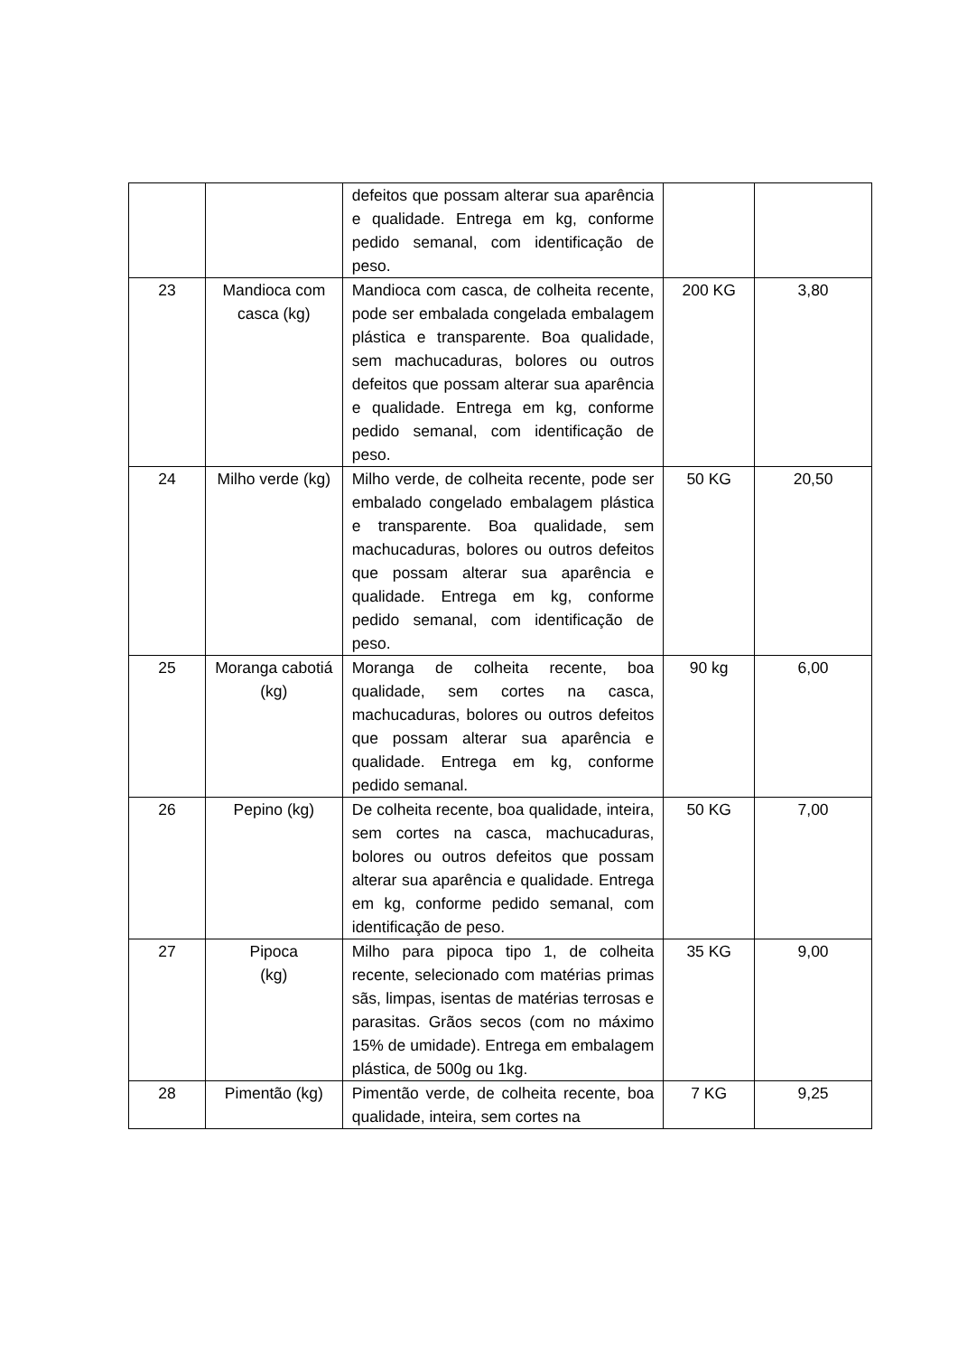| | | defeitos que possam alterar sua aparência e qualidade. Entrega em kg, conforme pedido semanal, com identificação de peso. | | |
| 23 | Mandioca com casca (kg) | Mandioca com casca, de colheita recente, pode ser embalada congelada embalagem plástica e transparente. Boa qualidade, sem machucaduras, bolores ou outros defeitos que possam alterar sua aparência e qualidade. Entrega em kg, conforme pedido semanal, com identificação de peso. | 200 KG | 3,80 |
| 24 | Milho verde (kg) | Milho verde, de colheita recente, pode ser embalado congelado embalagem plástica e transparente. Boa qualidade, sem machucaduras, bolores ou outros defeitos que possam alterar sua aparência e qualidade. Entrega em kg, conforme pedido semanal, com identificação de peso. | 50 KG | 20,50 |
| 25 | Moranga cabotiá (kg) | Moranga de colheita recente, boa qualidade, sem cortes na casca, machucaduras, bolores ou outros defeitos que possam alterar sua aparência e qualidade. Entrega em kg, conforme pedido semanal. | 90 kg | 6,00 |
| 26 | Pepino (kg) | De colheita recente, boa qualidade, inteira, sem cortes na casca, machucaduras, bolores ou outros defeitos que possam alterar sua aparência e qualidade. Entrega em kg, conforme pedido semanal, com identificação de peso. | 50 KG | 7,00 |
| 27 | Pipoca (kg) | Milho para pipoca tipo 1, de colheita recente, selecionado com matérias primas sãs, limpas, isentas de matérias terrosas e parasitas. Grãos secos (com no máximo 15% de umidade). Entrega em embalagem plástica, de 500g ou 1kg. | 35 KG | 9,00 |
| 28 | Pimentão (kg) | Pimentão verde, de colheita recente, boa qualidade, inteira, sem cortes na | 7 KG | 9,25 |